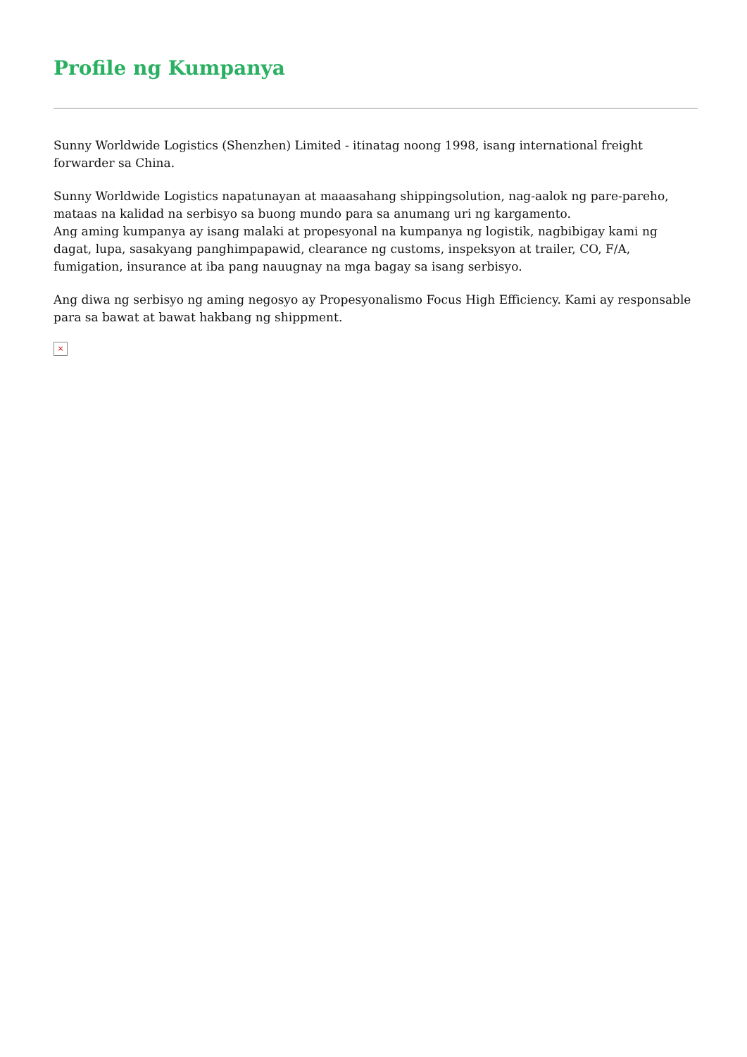Profile ng Kumpanya
Sunny Worldwide Logistics (Shenzhen) Limited - itinatag noong 1998, isang international freight forwarder sa China.
Sunny Worldwide Logistics napatunayan at maaasahang shippingsolution, nag-aalok ng pare-pareho, mataas na kalidad na serbisyo sa buong mundo para sa anumang uri ng kargamento.
Ang aming kumpanya ay isang malaki at propesyonal na kumpanya ng logistik, nagbibigay kami ng dagat, lupa, sasakyang panghimpapawid, clearance ng customs, inspeksyon at trailer, CO, F/A, fumigation, insurance at iba pang nauugnay na mga bagay sa isang serbisyo.
Ang diwa ng serbisyo ng aming negosyo ay Propesyonalismo Focus High Efficiency. Kami ay responsable para sa bawat at bawat hakbang ng shippment.
×